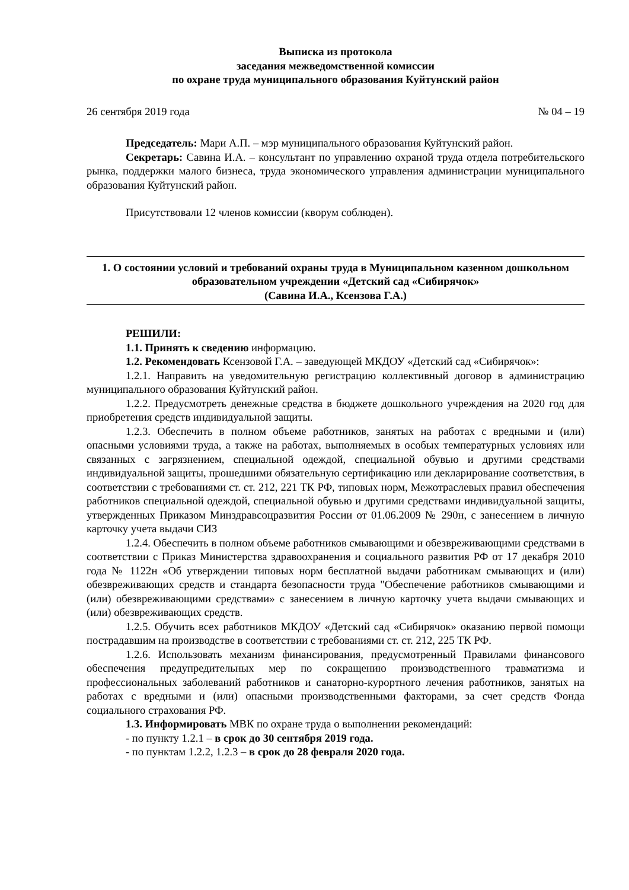Выписка из протокола
заседания межведомственной комиссии
по охране труда муниципального образования Куйтунский район
26 сентября 2019 года № 04 – 19
Председатель: Мари А.П. – мэр муниципального образования Куйтунский район.
Секретарь: Савина И.А. – консультант по управлению охраной труда отдела потребительского рынка, поддержки малого бизнеса, труда экономического управления администрации муниципального образования Куйтунский район.
Присутствовали 12 членов комиссии (кворум соблюден).
1. О состоянии условий и требований охраны труда в Муниципальном казенном дошкольном образовательном учреждении «Детский сад «Сибирячок»
(Савина И.А., Ксензова Г.А.)
РЕШИЛИ:
1.1. Принять к сведению информацию.
1.2. Рекомендовать Ксензовой Г.А. – заведующей МКДОУ «Детский сад «Сибирячок»:
1.2.1. Направить на уведомительную регистрацию коллективный договор в администрацию муниципального образования Куйтунский район.
1.2.2. Предусмотреть денежные средства в бюджете дошкольного учреждения на 2020 год для приобретения средств индивидуальной защиты.
1.2.3. Обеспечить в полном объеме работников, занятых на работах с вредными и (или) опасными условиями труда, а также на работах, выполняемых в особых температурных условиях или связанных с загрязнением, специальной одеждой, специальной обувью и другими средствами индивидуальной защиты, прошедшими обязательную сертификацию или декларирование соответствия, в соответствии с требованиями ст. ст. 212, 221 ТК РФ, типовых норм, Межотраслевых правил обеспечения работников специальной одеждой, специальной обувью и другими средствами индивидуальной защиты, утвержденных Приказом Минздравсоцразвития России от 01.06.2009 № 290н, с занесением в личную карточку учета выдачи СИЗ
1.2.4. Обеспечить в полном объеме работников смывающими и обезвреживающими средствами в соответствии с Приказ Министерства здравоохранения и социального развития РФ от 17 декабря 2010 года № 1122н «Об утверждении типовых норм бесплатной выдачи работникам смывающих и (или) обезвреживающих средств и стандарта безопасности труда "Обеспечение работников смывающими и (или) обезвреживающими средствами» с занесением в личную карточку учета выдачи смывающих и (или) обезвреживающих средств.
1.2.5. Обучить всех работников МКДОУ «Детский сад «Сибирячок» оказанию первой помощи пострадавшим на производстве в соответствии с требованиями ст. ст. 212, 225 ТК РФ.
1.2.6. Использовать механизм финансирования, предусмотренный Правилами финансового обеспечения предупредительных мер по сокращению производственного травматизма и профессиональных заболеваний работников и санаторно-курортного лечения работников, занятых на работах с вредными и (или) опасными производственными факторами, за счет средств Фонда социального страхования РФ.
1.3. Информировать МВК по охране труда о выполнении рекомендаций:
- по пункту 1.2.1 – в срок до 30 сентября 2019 года.
- по пунктам 1.2.2, 1.2.3 – в срок до 28 февраля 2020 года.